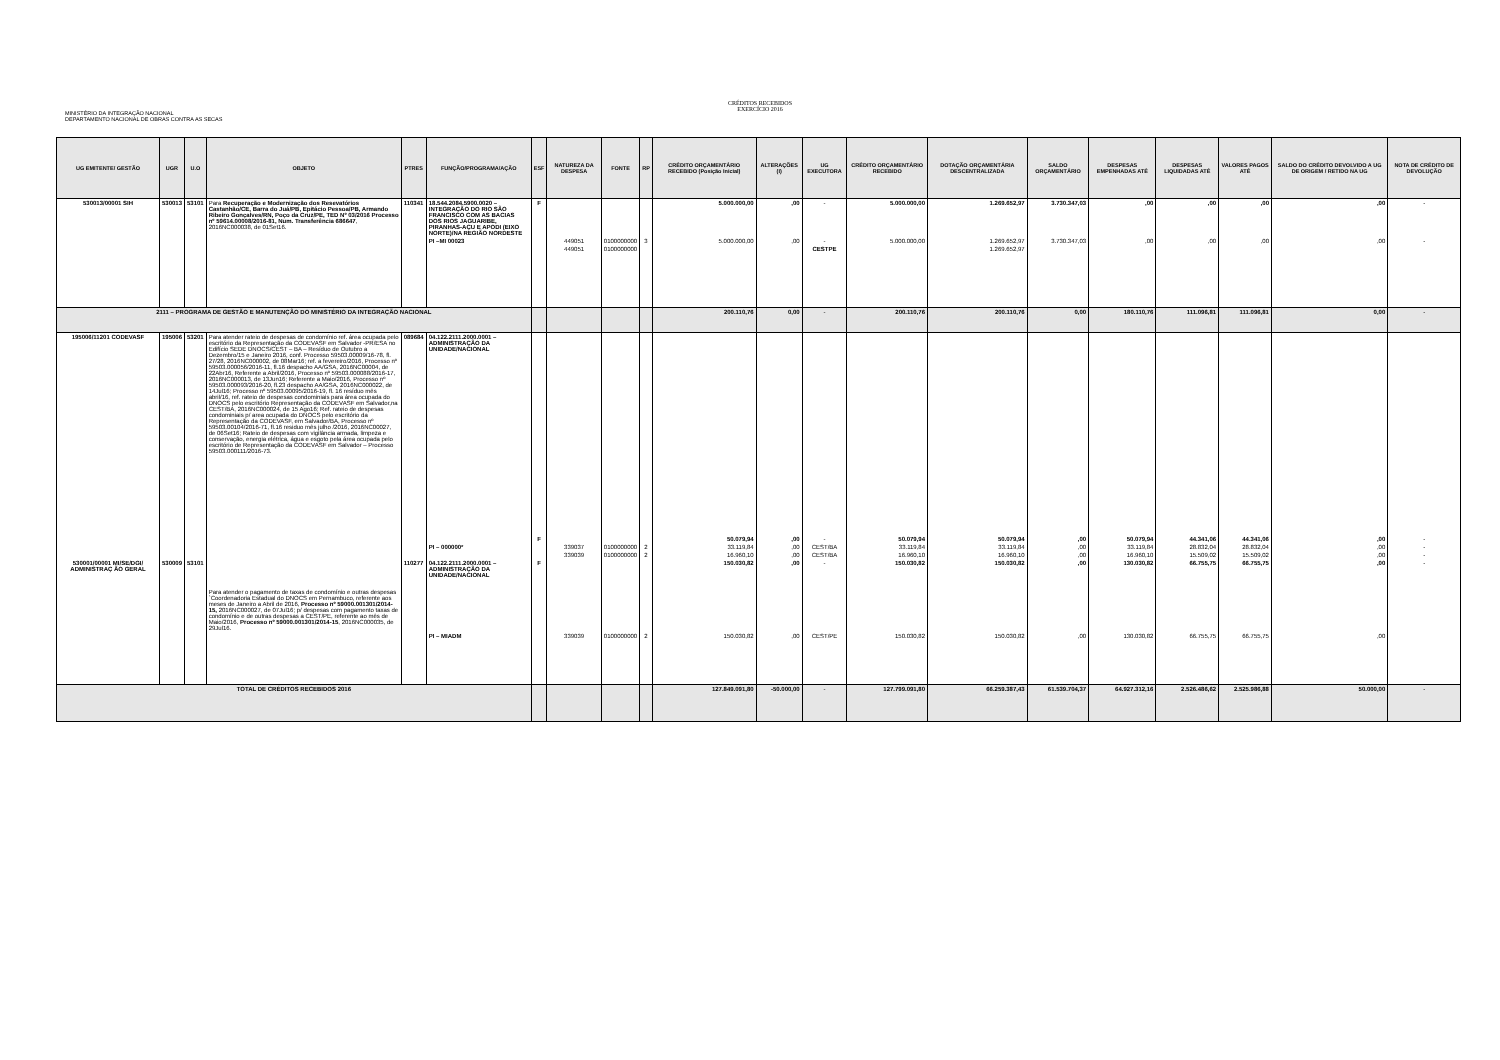MINISTÉRIO DA INTEGRAÇÃO NACIONAL
DEPARTAMENTO NACIONAL DE OBRAS CONTRA AS SECAS
CRÉDITOS RECEBIDOS
EXERCÍCIO 2016
| UG EMITENTE/ GESTÃO | UGR | U.O | OBJETO | PTRES | FUNÇÃO/PROGRAMA/AÇÃO | ESF | NATUREZA DA DESPESA | FONTE | RP | CRÉDITO ORÇAMENTÁRIO RECEBIDO (Posição Inicial) | ALTERAÇÕES (I) | UG EXECUTORA | CRÉDITO ORÇAMENTÁRIO RECEBIDO | DOTAÇÃO ORÇAMENTÁRIA DESCENTRALIZADA | SALDO ORÇAMENTÁRIO | DESPESAS EMPENHADAS ATÉ | DESPESAS LIQUIDADAS ATÉ | VALORES PAGOS ATÉ | SALDO DO CRÉDITO DEVOLVIDO A UG DE ORIGEM / RETIDO NA UG | NOTA DE CRÉDITO DE DEVOLUÇÃO |
| --- | --- | --- | --- | --- | --- | --- | --- | --- | --- | --- | --- | --- | --- | --- | --- | --- | --- | --- | --- | --- |
| 530013/00001 SIH | 530013 | 53101 | Para Recuperação e Modernização dos Resevatórios Castanhão/CE, Barra do Juá/PB, Epitácio Pessoa/PB, Armando Ribeiro Gonçalves/RN, Poço da Cruz/PE, TED Nº 03/2016 Processo nº 59614.00008/2016-81, Num. Transferência 686647 , 2016NC000038, de 01Set16. | 110341 | 18.544.2084.5900.0020 – INTEGRAÇÃO DO RIO SÃO FRANCISCO COM AS BACIAS DOS RIOS JAGUARIBE, PIRANHAS-AÇU E APODI (EIXO NORTE)/NA REGIÃO NORDESTE | F | | | | 5.000.000,00 | ,00 | - | 5.000.000,00 | 1.269.652,97 | 3.730.347,03 | ,00 | ,00 | ,00 | ,00 | - |
| | | | | | PI –MI 00023 | | 449051 | 0100000000 | 3 | 5.000.000,00 | ,00 | - | 5.000.000,00 | 1.269.652,97 | 3.730.347,03 | ,00 | ,00 | ,00 | ,00 | - |
| | | | | | | | 449051 | 0100000000 | | | | CESTPE | | 1.269.652,97 | | | | | | |
| 2111 – PROGRAMA DE GESTÃO E MANUTENÇÃO DO MINISTÉRIO DA INTEGRAÇÃO NACIONAL | | | | | | | | | | 200.110,76 | 0,00 | - | 200.110,76 | 200.110,76 | 0,00 | 180.110,76 | 111.096,81 | 111.096,81 | 0,00 | - |
| 195006/11201 CODEVASF | 195006 | 53201 | Para atender rateio de despesas de condomínio ref. área ocupada pelo escritório da Representação da CODEVASF em Salvador -PR/ESA no Edifício SEDE DNOCS/CEST – BA – Resíduo de Outubro a Dezembro/15 e Janeiro 2016, conf. Processo 59503.00009/16-78, fl. 27/28, 2016NC000002, de 08Mar16; ref. a fevereiro/2016, Processo nº 59503.000056/2016-11, fl.16 despacho AA/GSA, 2016NC00004, de 22Abr16, Referente a Abril/2016, Processo nº 59503.000088/2016-17, 2016NC000013, de 13Jun16; Referente a Maio/2016, Processo nº 59503.000093/2016-20, fl.23 despacho AA/GSA, 2016NC000022, de 14Jul16; Processo nº 59503.00095/2016-19, fl. 16 resíduo mês abril/16, ref. rateio de despesas condominiais para área ocupada do DNOCS pelo escritório Representação da CODEVASF em Salvador,na CEST/BA, 2016NC000024, de 15 Ago16; Ref. rateio de despesas condominiais p/ area ocupada do DNOCS pelo escritório da Representação da CODEVASF, em Salvador/BA, Processo nº 59503.00104/2016-71, fl.16 residuo mês julho /2016, 2016NC00027, de 06Set16; Rateio de despesas com vigilância armada, limpeza e conservação, energia elétrica, água e esgoto pela área ocupada pelo escritório de Representação da CODEVASF em Salvador – Processo 59503.000111/2016-73. | 089684 | 04.122.2111.2000.0001 – ADMINISTRAÇÃO DA UNIDADE/NACIONAL | | | | | | | | | | | | | | | |
| | | | | | | F | | | | 50.079,94 | ,00 | - | 50.079,94 | 50.079,94 | ,00 | 50.079,94 | 44.341,06 | 44.341,06 | ,00 | - |
| | | | | | PI – 000000* | | 339037 | 0100000000 | 2 | 33.119,84 | ,00 | CEST/BA | 33.119,84 | 33.119,84 | ,00 | 33.119,84 | 28.832,04 | 28.832,04 | ,00 | - |
| | | | | | | | 339039 | 0100000000 | 2 | 16.960,10 | ,00 | CEST/BA | 16.960,10 | 16.960,10 | ,00 | 16.960,10 | 15.509,02 | 15.509,02 | ,00 | - |
| 530001/00001 MI/SE/DGI/ ADMINISTRAÇ ÃO GERAL | 530009 | 53101 | Para atender o pagamento de taxas de condomínio e outras despesas `Coordenadoria Estadual do DNOCS em Pernambuco, referente aos meses de Janeiro a Abril de 2016, Processo nº 59000.001301/2014-15, 2016NC000027, de 07Jul16; p/ despesas com pagamento taxas de condomínio e de outras despesas a CEST/PE, referente ao mês de Maio/2016, Processo nº 59000.001301/2014-15 , 2016NC000035, de 29Jul16. | 110277 | 04.122.2111.2000.0001 – ADMINISTRAÇÃO DA UNIDADE/NACIONAL | F | | | | 150.030,82 | ,00 | - | 150.030,82 | 150.030,82 | ,00 | 130.030,82 | 66.755,75 | 66.755,75 | ,00 | - |
| | | | | | PI – MIADM | | 339039 | 0100000000 | 2 | 150.030,82 | ,00 | CEST/PE | 150.030,82 | 150.030,82 | ,00 | 130.030,82 | 66.755,75 | 66.755,75 | ,00 | |
| TOTAL DE CRÉDITOS RECEBIDOS 2016 | | | | | | | | | | 127.849.091,80 | -50.000,00 | - | 127.799.091,80 | 66.259.387,43 | 61.539.704,37 | 64.927.312,16 | 2.526.486,62 | 2.525.986,88 | 50.000,00 | - |